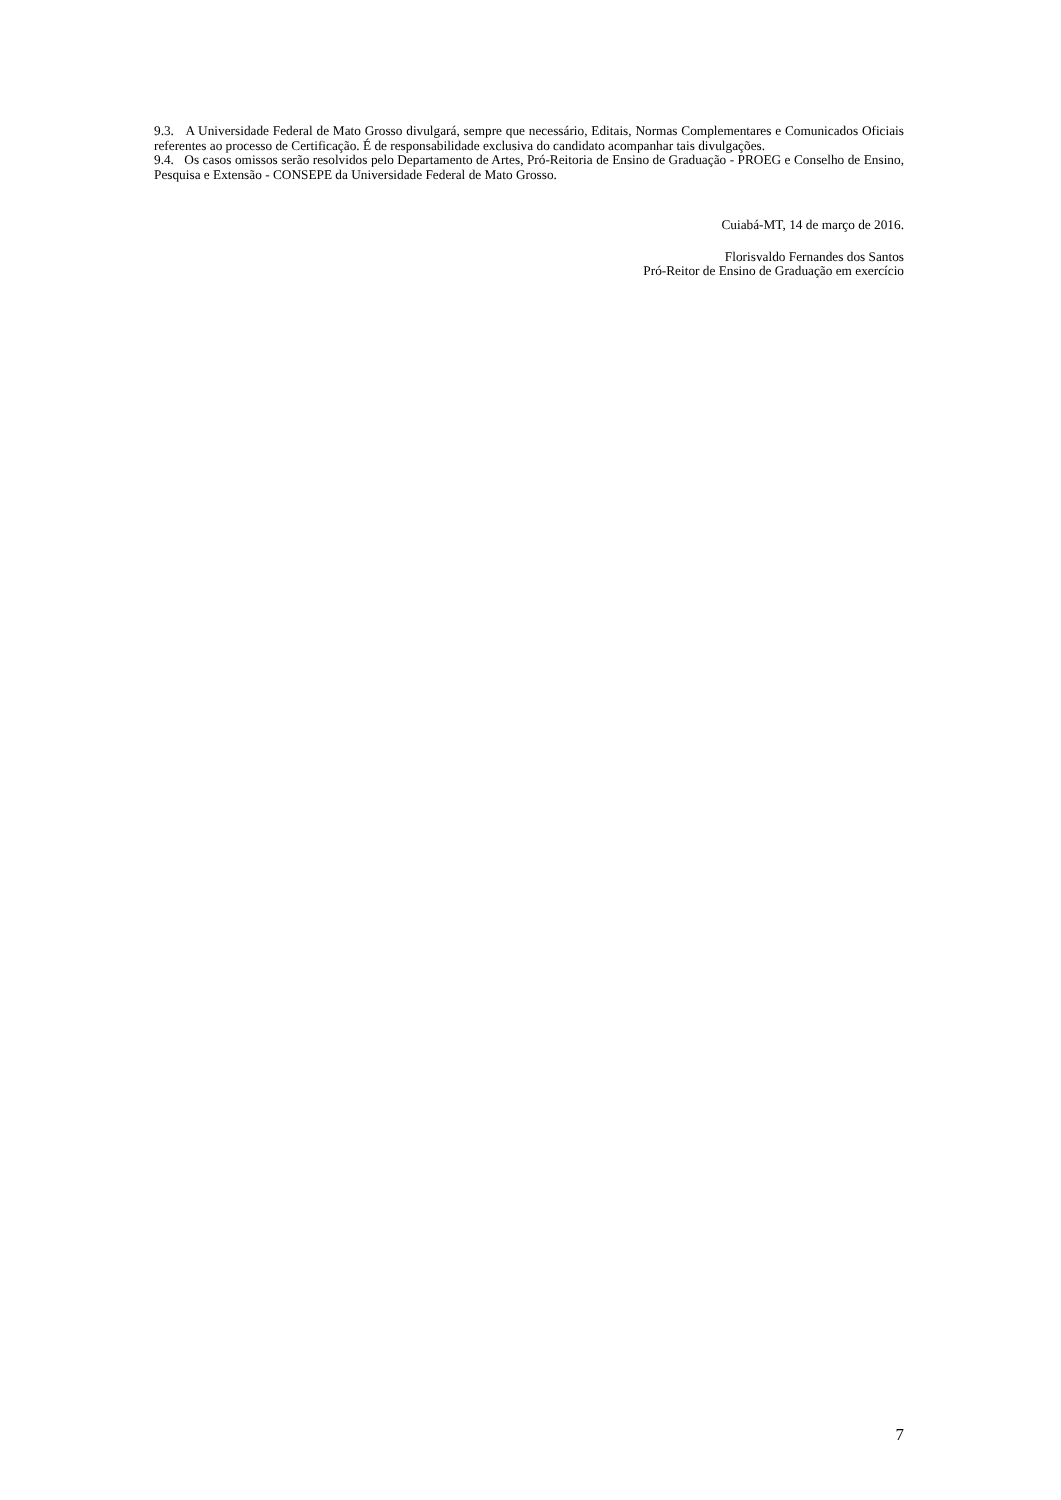9.3. A Universidade Federal de Mato Grosso divulgará, sempre que necessário, Editais, Normas Complementares e Comunicados Oficiais referentes ao processo de Certificação. É de responsabilidade exclusiva do candidato acompanhar tais divulgações.
9.4. Os casos omissos serão resolvidos pelo Departamento de Artes, Pró-Reitoria de Ensino de Graduação - PROEG e Conselho de Ensino, Pesquisa e Extensão - CONSEPE da Universidade Federal de Mato Grosso.
Cuiabá-MT, 14 de março de 2016.
Florisvaldo Fernandes dos Santos
Pró-Reitor de Ensino de Graduação em exercício
7